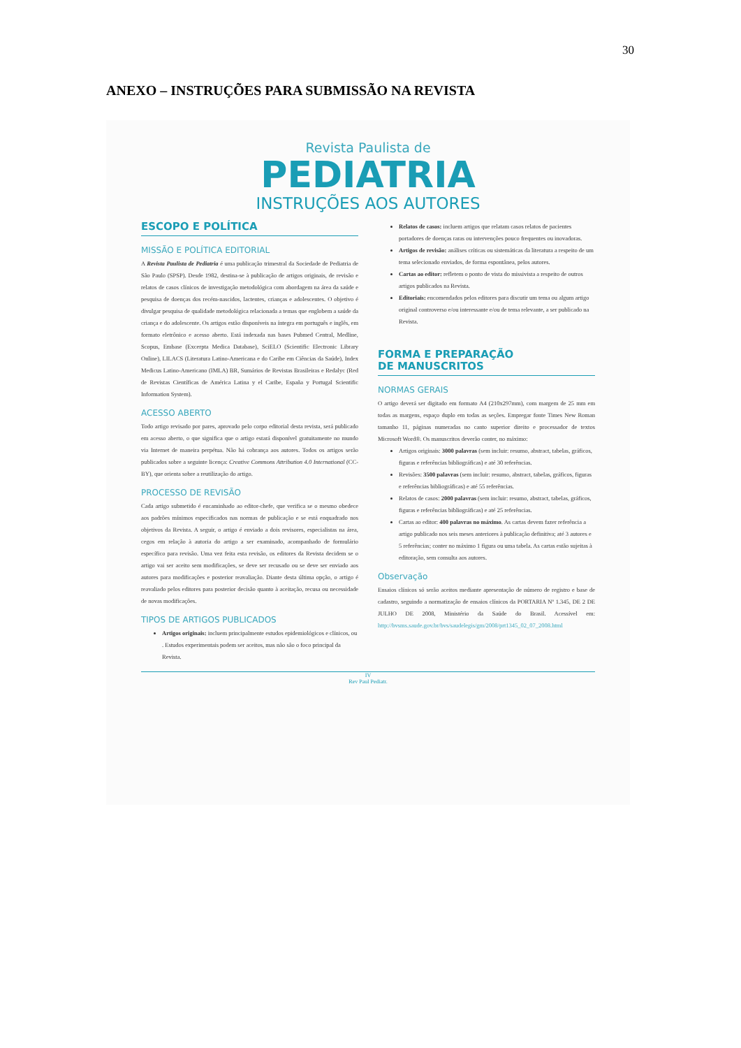30
ANEXO – INSTRUÇÕES PARA SUBMISSÃO NA REVISTA
Revista Paulista de
PEDIATRIA
INSTRUÇÕES AOS AUTORES
ESCOPO E POLÍTICA
MISSÃO E POLÍTICA EDITORIAL
A Revista Paulista de Pediatria é uma publicação trimestral da Sociedade de Pediatria de São Paulo (SPSP). Desde 1982, destina-se à publicação de artigos originais, de revisão e relatos de casos clínicos de investigação metodológica com abordagem na área da saúde e pesquisa de doenças dos recém-nascidos, lactentes, crianças e adolescentes. O objetivo é divulgar pesquisa de qualidade metodológica relacionada a temas que englobem a saúde da criança e do adolescente. Os artigos estão disponíveis na íntegra em português e inglês, em formato eletrônico e acesso aberto. Está indexada nas bases Pubmed Central, Medline, Scopus, Embase (Excerpta Medica Database), SciELO (Scientific Electronic Library Online), LILACS (Literatura Latino-Americana e do Caribe em Ciências da Saúde), Index Medicus Latino-Americano (IMLA) BR, Sumários de Revistas Brasileiras e Redalyc (Red de Revistas Científicas de América Latina y el Caribe, España y Portugal Scientific Information System).
ACESSO ABERTO
Todo artigo revisado por pares, aprovado pelo corpo editorial desta revista, será publicado em acesso aberto, o que significa que o artigo estará disponível gratuitamente no mundo via Internet de maneira perpétua. Não há cobrança aos autores. Todos os artigos serão publicados sobre a seguinte licença: Creative Commons Attribution 4.0 International (CC-BY), que orienta sobre a reutilização do artigo.
PROCESSO DE REVISÃO
Cada artigo submetido é encaminhado ao editor-chefe, que verifica se o mesmo obedece aos padrões mínimos especificados nas normas de publicação e se está enquadrado nos objetivos da Revista. A seguir, o artigo é enviado a dois revisores, especialistas na área, cegos em relação à autoria do artigo a ser examinado, acompanhado de formulário específico para revisão. Uma vez feita esta revisão, os editores da Revista decidem se o artigo vai ser aceito sem modificações, se deve ser recusado ou se deve ser enviado aos autores para modificações e posterior reavaliação. Diante desta última opção, o artigo é reavaliado pelos editores para posterior decisão quanto à aceitação, recusa ou necessidade de novas modificações.
TIPOS DE ARTIGOS PUBLICADOS
Artigos originais: incluem principalmente estudos epidemiológicos e clínicos, ou . Estudos experimentais podem ser aceitos, mas não são o foco principal da Revista.
Relatos de casos: incluem artigos que relatam casos relatos de pacientes portadores de doenças raras ou intervenções pouco frequentes ou inovadoras.
Artigos de revisão: análises críticas ou sistemáticas da literatura a respeito de um tema selecionado enviados, de forma espontânea, pelos autores.
Cartas ao editor: refletem o ponto de vista do missivista a respeito de outros artigos publicados na Revista.
Editoriais: encomendados pelos editores para discutir um tema ou algum artigo original controverso e/ou interessante e/ou de tema relevante, a ser publicado na Revista.
FORMA E PREPARAÇÃO
DE MANUSCRITOS
NORMAS GERAIS
O artigo deverá ser digitado em formato A4 (210x297mm), com margem de 25 mm em todas as margens, espaço duplo em todas as seções. Empregar fonte Times New Roman tamanho 11, páginas numeradas no canto superior direito e processador de textos Microsoft Word®. Os manuscritos deverão conter, no máximo:
Artigos originais: 3000 palavras (sem incluir: resumo, abstract, tabelas, gráficos, figuras e referências bibliográficas) e até 30 referências.
Revisões: 3500 palavras (sem incluir: resumo, abstract, tabelas, gráficos, figuras e referências bibliográficas) e até 55 referências.
Relatos de casos: 2000 palavras (sem incluir: resumo, abstract, tabelas, gráficos, figuras e referências bibliográficas) e até 25 referências.
Cartas ao editor: 400 palavras no máximo. As cartas devem fazer referência a artigo publicado nos seis meses anteriores à publicação definitiva; até 3 autores e 5 referências; conter no máximo 1 figura ou uma tabela. As cartas estão sujeitas à editoração, sem consulta aos autores.
Observação
Ensaios clínicos só serão aceitos mediante apresentação de número de registro e base de cadastro, seguindo a normatização de ensaios clínicos da PORTARIA Nº 1.345, DE 2 DE JULHO DE 2008, Ministério da Saúde do Brasil. Acessível em: http://bvsms.saude.gov.br/bvs/saudelegis/gm/2008/prt1345_02_07_2008.html
IV
Rev Paul Pediatr.